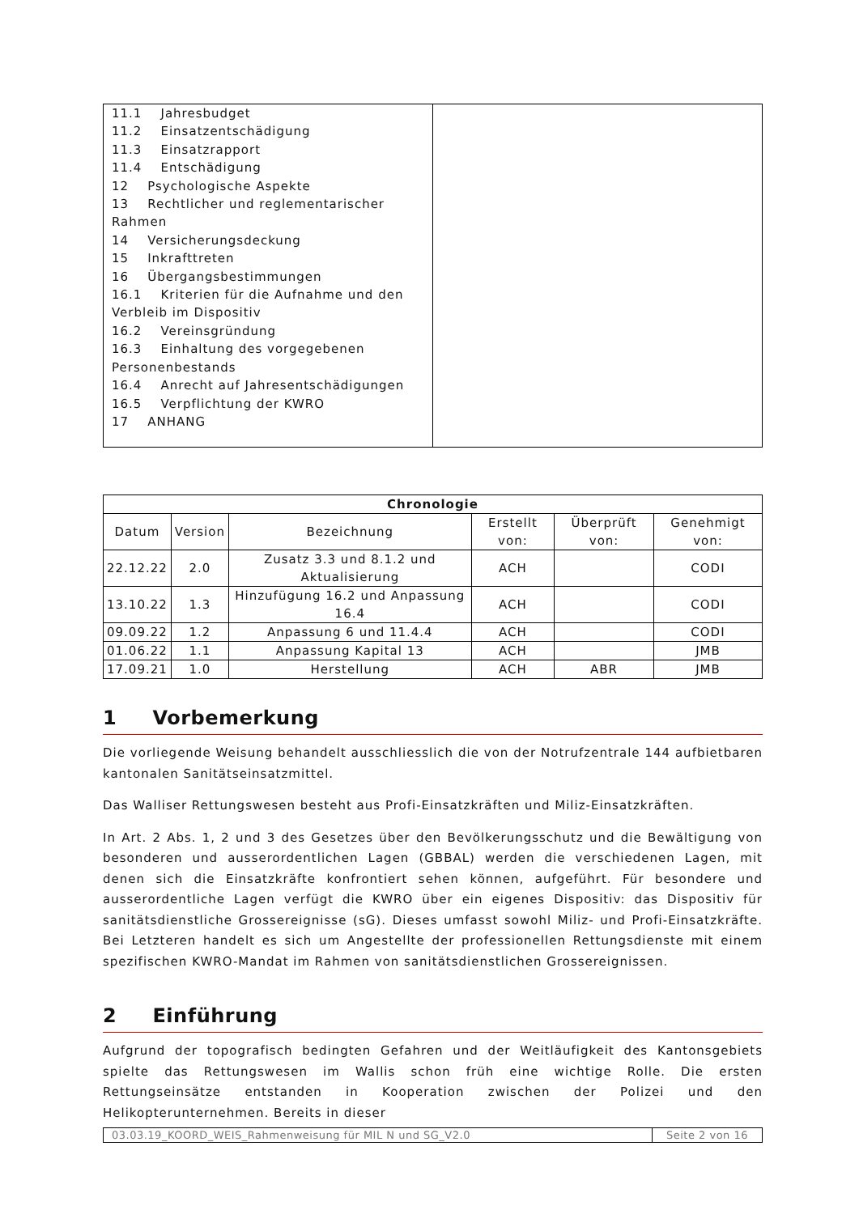| 11.1 Jahresbudget 11.2 Einsatzentschädigung 11.3 Einsatzrapport 11.4 Entschädigung 12 Psychologische Aspekte 13 Rechtlicher und reglementarischer Rahmen 14 Versicherungsdeckung 15 Inkrafttreten 16 Übergangsbestimmungen 16.1 Kriterien für die Aufnahme und den Verbleib im Dispositiv 16.2 Vereinsgründung 16.3 Einhaltung des vorgegebenen Personenbestands 16.4 Anrecht auf Jahresentschädigungen 16.5 Verpflichtung der KWRO 17 ANHANG | |
| Chronologie | | | | | |
| --- | --- | --- | --- | --- | --- |
| Datum | Version | Bezeichnung | Erstellt von: | Überprüft von: | Genehmigt von: |
| 22.12.22 | 2.0 | Zusatz 3.3 und 8.1.2 und Aktualisierung | ACH | | CODI |
| 13.10.22 | 1.3 | Hinzufügung 16.2 und Anpassung 16.4 | ACH | | CODI |
| 09.09.22 | 1.2 | Anpassung 6 und 11.4.4 | ACH | | CODI |
| 01.06.22 | 1.1 | Anpassung Kapital 13 | ACH | | JMB |
| 17.09.21 | 1.0 | Herstellung | ACH | ABR | JMB |
1 Vorbemerkung
Die vorliegende Weisung behandelt ausschliesslich die von der Notrufzentrale 144 aufbietbaren kantonalen Sanitätseinsatzmittel.
Das Walliser Rettungswesen besteht aus Profi-Einsatzkräften und Miliz-Einsatzkräften.
In Art. 2 Abs. 1, 2 und 3 des Gesetzes über den Bevölkerungsschutz und die Bewältigung von besonderen und ausserordentlichen Lagen (GBBAL) werden die verschiedenen Lagen, mit denen sich die Einsatzkräfte konfrontiert sehen können, aufgeführt. Für besondere und ausserordentliche Lagen verfügt die KWRO über ein eigenes Dispositiv: das Dispositiv für sanitätsdienstliche Grossereignisse (sG). Dieses umfasst sowohl Miliz- und Profi-Einsatzkräfte. Bei Letzteren handelt es sich um Angestellte der professionellen Rettungsdienste mit einem spezifischen KWRO-Mandat im Rahmen von sanitätsdienstlichen Grossereignissen.
2 Einführung
Aufgrund der topografisch bedingten Gefahren und der Weitläufigkeit des Kantonsgebiets spielte das Rettungswesen im Wallis schon früh eine wichtige Rolle. Die ersten Rettungseinsätze entstanden in Kooperation zwischen der Polizei und den Helikopterunternehmen. Bereits in dieser
| 03.03.19_KOORD_WEIS_Rahmenweisung für MIL N und SG_V2.0 | Seite 2 von 16 |